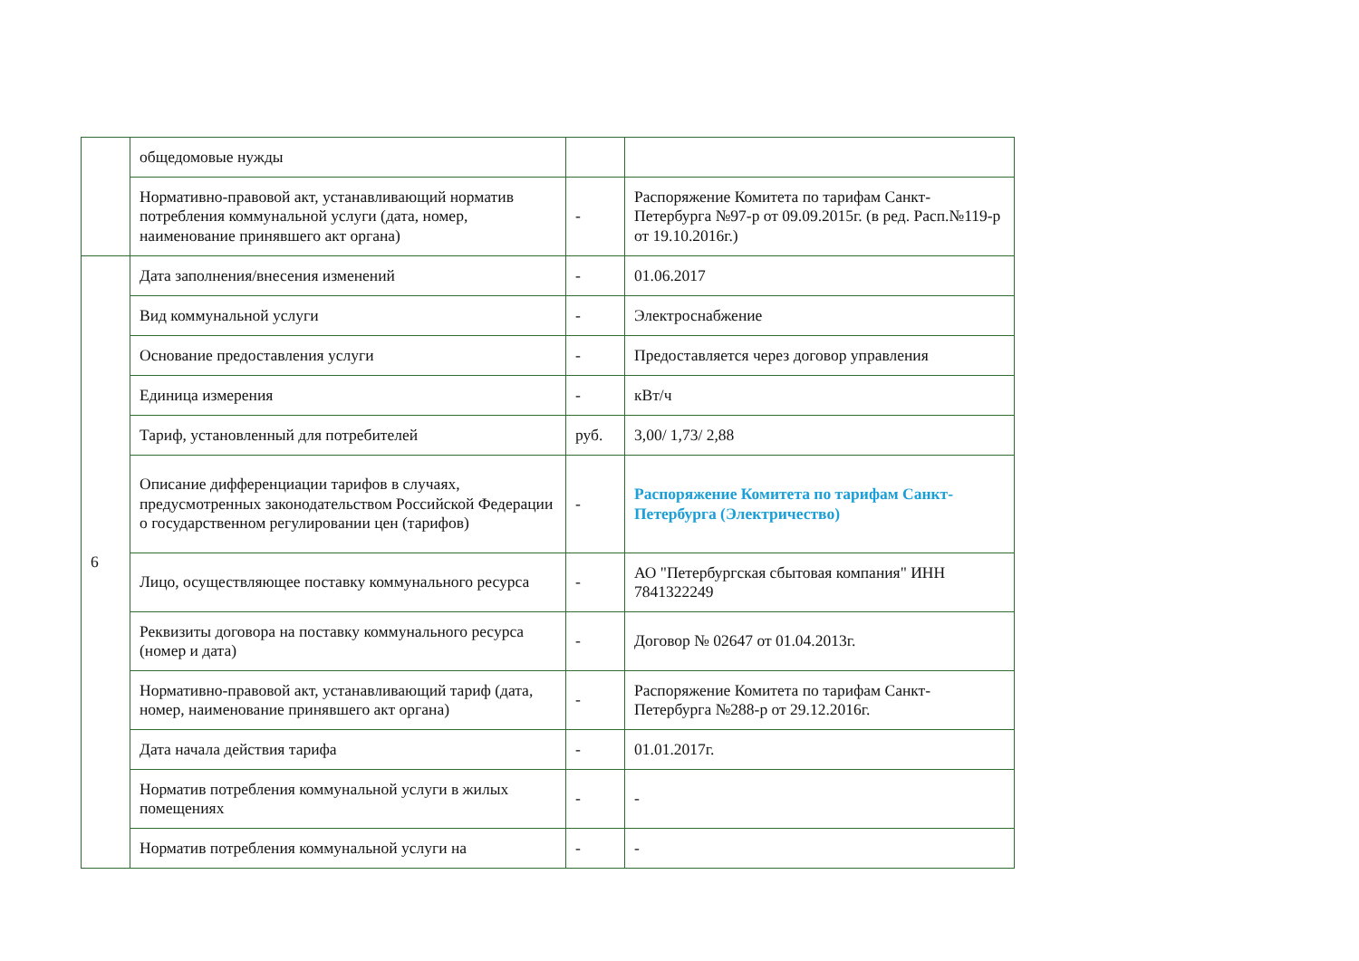| | общедомовые нужды | | |
| | Нормативно-правовой акт, устанавливающий норматив потребления коммунальной услуги (дата, номер, наименование принявшего акт органа) | - | Распоряжение Комитета по тарифам Санкт-Петербурга №97-р от 09.09.2015г. (в ред. Расп.№119-р от 19.10.2016г.) |
| 6 | Дата заполнения/внесения изменений | - | 01.06.2017 |
| | Вид коммунальной услуги | - | Электроснабжение |
| | Основание предоставления услуги | - | Предоставляется через договор управления |
| | Единица измерения | - | кВт/ч |
| | Тариф, установленный для потребителей | руб. | 3,00/ 1,73/ 2,88 |
| | Описание дифференциации тарифов в случаях, предусмотренных законодательством Российской Федерации о государственном регулировании цен (тарифов) | - | Распоряжение Комитета по тарифам Санкт-Петербурга (Электричество) |
| | Лицо, осуществляющее поставку коммунального ресурса | - | АО "Петербургская сбытовая компания" ИНН 7841322249 |
| | Реквизиты договора на поставку коммунального ресурса (номер и дата) | - | Договор № 02647 от 01.04.2013г. |
| | Нормативно-правовой акт, устанавливающий тариф (дата, номер, наименование принявшего акт органа) | - | Распоряжение Комитета по тарифам Санкт-Петербурга №288-р от 29.12.2016г. |
| | Дата начала действия тарифа | - | 01.01.2017г. |
| | Норматив потребления коммунальной услуги в жилых помещениях | - | - |
| | Норматив потребления коммунальной услуги на | - | - |